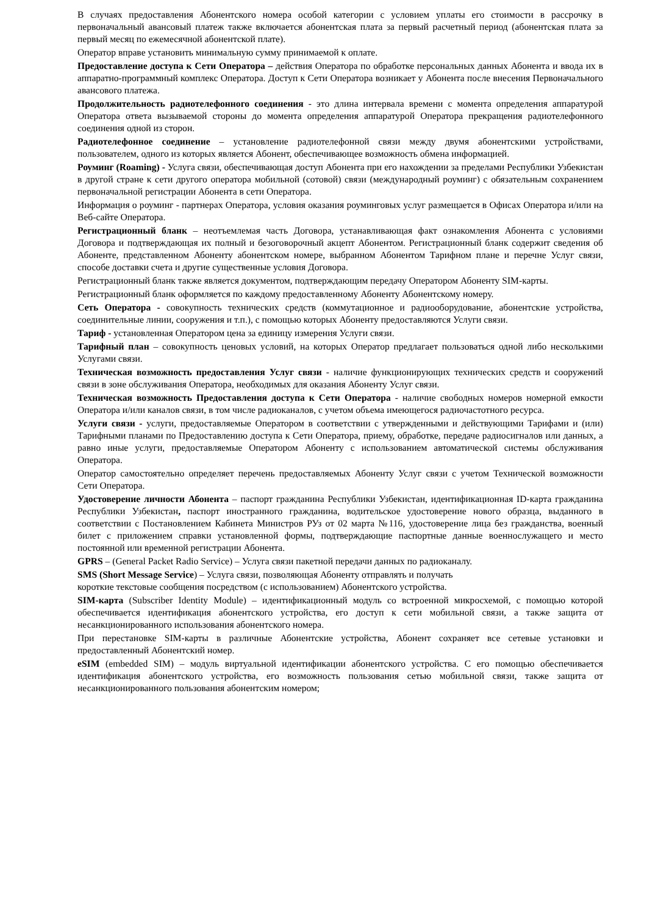В случаях предоставления Абонентского номера особой категории с условием уплаты его стоимости в рассрочку в первоначальный авансовый платеж также включается абонентская плата за первый расчетный период (абонентская плата за первый месяц по ежемесячной абонентской плате).
Оператор вправе установить минимальную сумму принимаемой к оплате.
Предоставление доступа к Сети Оператора – действия Оператора по обработке персональных данных Абонента и ввода их в аппаратно-программный комплекс Оператора. Доступ к Сети Оператора возникает у Абонента после внесения Первоначального авансового платежа.
Продолжительность радиотелефонного соединения - это длина интервала времени с момента определения аппаратурой Оператора ответа вызываемой стороны до момента определения аппаратурой Оператора прекращения радиотелефонного соединения одной из сторон.
Радиотелефонное соединение – установление радиотелефонной связи между двумя абонентскими устройствами, пользователем, одного из которых является Абонент, обеспечивающее возможность обмена информацией.
Роуминг (Roaming) - Услуга связи, обеспечивающая доступ Абонента при его нахождении за пределами Республики Узбекистан в другой стране к сети другого оператора мобильной (сотовой) связи (международный роуминг) с обязательным сохранением первоначальной регистрации Абонента в сети Оператора.
Информация о роуминг - партнерах Оператора, условия оказания роуминговых услуг размещается в Офисах Оператора и/или на Веб-сайте Оператора.
Регистрационный бланк – неотъемлемая часть Договора, устанавливающая факт ознакомления Абонента с условиями Договора и подтверждающая их полный и безоговорочный акцепт Абонентом. Регистрационный бланк содержит сведения об Абоненте, представленном Абоненту абонентском номере, выбранном Абонентом Тарифном плане и перечне Услуг связи, способе доставки счета и другие существенные условия Договора.
Регистрационный бланк также является документом, подтверждающим передачу Оператором Абоненту SIM-карты.
Регистрационный бланк оформляется по каждому предоставленному Абоненту Абонентскому номеру.
Сеть Оператора - совокупность технических средств (коммутационное и радиооборудование, абонентские устройства, соединительные линии, сооружения и т.п.), с помощью которых Абоненту предоставляются Услуги связи.
Тариф - установленная Оператором цена за единицу измерения Услуги связи.
Тарифный план – совокупность ценовых условий, на которых Оператор предлагает пользоваться одной либо несколькими Услугами связи.
Техническая возможность предоставления Услуг связи - наличие функционирующих технических средств и сооружений связи в зоне обслуживания Оператора, необходимых для оказания Абоненту Услуг связи.
Техническая возможность Предоставления доступа к Сети Оператора - наличие свободных номеров номерной емкости Оператора и/или каналов связи, в том числе радиоканалов, с учетом объема имеющегося радиочастотного ресурса.
Услуги связи - услуги, предоставляемые Оператором в соответствии с утвержденными и действующими Тарифами и (или) Тарифными планами по Предоставлению доступа к Сети Оператора, приему, обработке, передаче радиосигналов или данных, а равно иные услуги, предоставляемые Оператором Абоненту с использованием автоматической системы обслуживания Оператора.
Оператор самостоятельно определяет перечень предоставляемых Абоненту Услуг связи с учетом Технической возможности Сети Оператора.
Удостоверение личности Абонента – паспорт гражданина Республики Узбекистан, идентификационная ID-карта гражданина Республики Узбекистан, паспорт иностранного гражданина, водительское удостоверение нового образца, выданного в соответствии с Постановлением Кабинета Министров РУз от 02 марта №116, удостоверение лица без гражданства, военный билет с приложением справки установленной формы, подтверждающие паспортные данные военнослужащего и место постоянной или временной регистрации Абонента.
GPRS – (General Packet Radio Service) – Услуга связи пакетной передачи данных по радиоканалу.
SMS (Short Message Service) – Услуга связи, позволяющая Абоненту отправлять и получать
короткие текстовые сообщения посредством (с использованием) Абонентского устройства.
SIM-карта (Subscriber Identity Module) – идентификационный модуль со встроенной микросхемой, с помощью которой обеспечивается идентификация абонентского устройства, его доступ к сети мобильной связи, а также защита от несанкционированного использования абонентского номера.
При перестановке SIM-карты в различные Абонентские устройства, Абонент сохраняет все сетевые установки и предоставленный Абонентский номер.
eSIM (embedded SIM) – модуль виртуальной идентификации абонентского устройства. С его помощью обеспечивается идентификация абонентского устройства, его возможность пользования сетью мобильной связи, также защита от несанкционированного пользования абонентским номером;